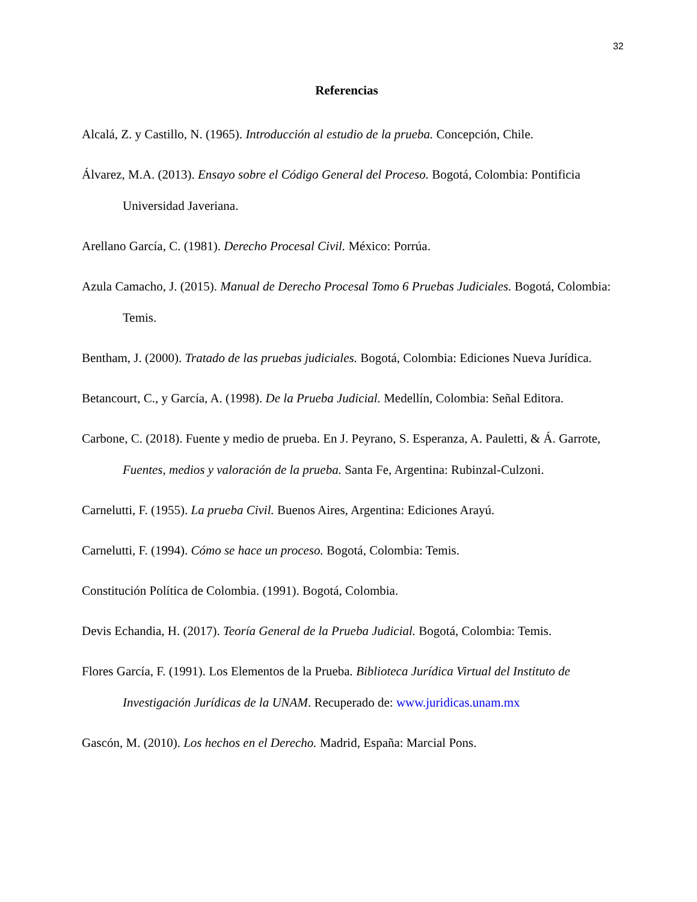32
Referencias
Alcalá, Z. y Castillo, N. (1965). Introducción al estudio de la prueba. Concepción, Chile.
Álvarez, M.A. (2013). Ensayo sobre el Código General del Proceso. Bogotá, Colombia: Pontificia Universidad Javeriana.
Arellano García, C. (1981). Derecho Procesal Civil. México: Porrúa.
Azula Camacho, J. (2015). Manual de Derecho Procesal Tomo 6 Pruebas Judiciales. Bogotá, Colombia: Temis.
Bentham, J. (2000). Tratado de las pruebas judiciales. Bogotá, Colombia: Ediciones Nueva Jurídica.
Betancourt, C., y García, A. (1998). De la Prueba Judicial. Medellín, Colombia: Señal Editora.
Carbone, C. (2018). Fuente y medio de prueba. En J. Peyrano, S. Esperanza, A. Pauletti, & Á. Garrote, Fuentes, medios y valoración de la prueba. Santa Fe, Argentina: Rubinzal-Culzoni.
Carnelutti, F. (1955). La prueba Civil. Buenos Aires, Argentina: Ediciones Arayú.
Carnelutti, F. (1994). Cómo se hace un proceso. Bogotá, Colombia: Temis.
Constitución Política de Colombia. (1991). Bogotá, Colombia.
Devis Echandia, H. (2017). Teoría General de la Prueba Judicial. Bogotá, Colombia: Temis.
Flores García, F. (1991). Los Elementos de la Prueba. Biblioteca Jurídica Virtual del Instituto de Investigación Jurídicas de la UNAM. Recuperado de: www.juridicas.unam.mx
Gascón, M. (2010). Los hechos en el Derecho. Madrid, España: Marcial Pons.